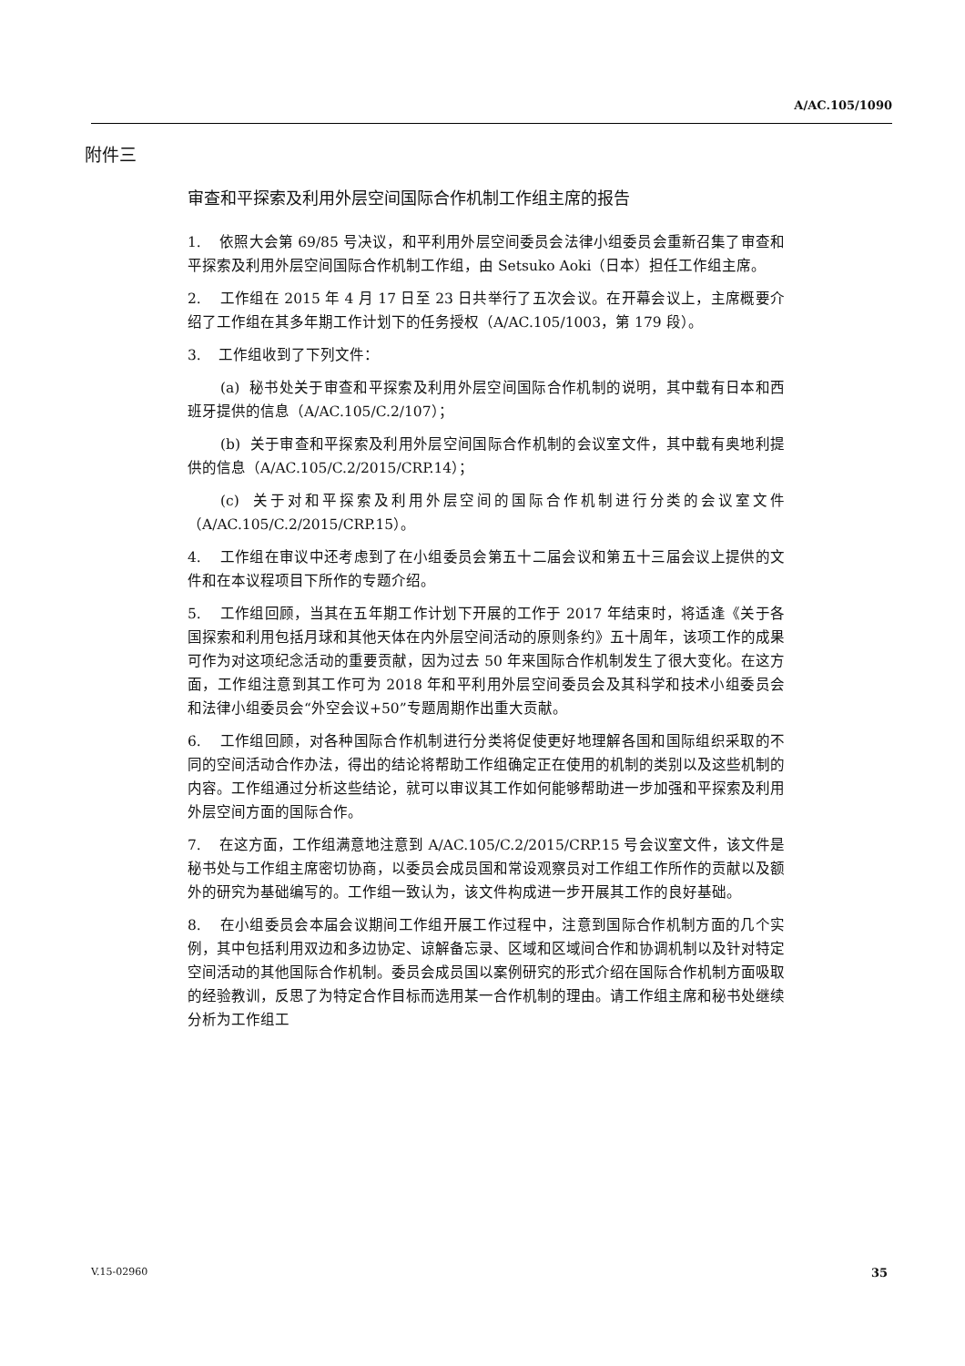A/AC.105/1090
附件三
审查和平探索及利用外层空间国际合作机制工作组主席的报告
1. 依照大会第 69/85 号决议，和平利用外层空间委员会法律小组委员会重新召集了审查和平探索及利用外层空间国际合作机制工作组，由 Setsuko Aoki（日本）担任工作组主席。
2. 工作组在 2015 年 4 月 17 日至 23 日共举行了五次会议。在开幕会议上，主席概要介绍了工作组在其多年期工作计划下的任务授权（A/AC.105/1003，第 179 段）。
3. 工作组收到了下列文件：
(a) 秘书处关于审查和平探索及利用外层空间国际合作机制的说明，其中载有日本和西班牙提供的信息（A/AC.105/C.2/107）；
(b) 关于审查和平探索及利用外层空间国际合作机制的会议室文件，其中载有奥地利提供的信息（A/AC.105/C.2/2015/CRP.14）；
(c) 关于对和平探索及利用外层空间的国际合作机制进行分类的会议室文件（A/AC.105/C.2/2015/CRP.15）。
4. 工作组在审议中还考虑到了在小组委员会第五十二届会议和第五十三届会议上提供的文件和在本议程项目下所作的专题介绍。
5. 工作组回顾，当其在五年期工作计划下开展的工作于 2017 年结束时，将适逢《关于各国探索和利用包括月球和其他天体在内外层空间活动的原则条约》五十周年，该项工作的成果可作为对这项纪念活动的重要贡献，因为过去 50 年来国际合作机制发生了很大变化。在这方面，工作组注意到其工作可为 2018 年和平利用外层空间委员会及其科学和技术小组委员会和法律小组委员会“外空会议+50”专题周期作出重大贡献。
6. 工作组回顾，对各种国际合作机制进行分类将促使更好地理解各国和国际组织采取的不同的空间活动合作办法，得出的结论将帮助工作组确定正在使用的机制的类别以及这些机制的内容。工作组通过分析这些结论，就可以审议其工作如何能够帮助进一步加强和平探索及利用外层空间方面的国际合作。
7. 在这方面，工作组满意地注意到 A/AC.105/C.2/2015/CRP.15 号会议室文件，该文件是秘书处与工作组主席密切协商，以委员会成员国和常设观察员对工作组工作所作的贡献以及额外的研究为基础编写的。工作组一致认为，该文件构成进一步开展其工作的良好基础。
8. 在小组委员会本届会议期间工作组开展工作过程中，注意到国际合作机制方面的几个实例，其中包括利用双边和多边协定、谅解备忘录、区域和区域间合作和协调机制以及针对特定空间活动的其他国际合作机制。委员会成员国以案例研究的形式介绍在国际合作机制方面吸取的经验教训，反思了为特定合作目标而选用某一合作机制的理由。请工作组主席和秘书处继续分析为工作组工
V.15-02960 35